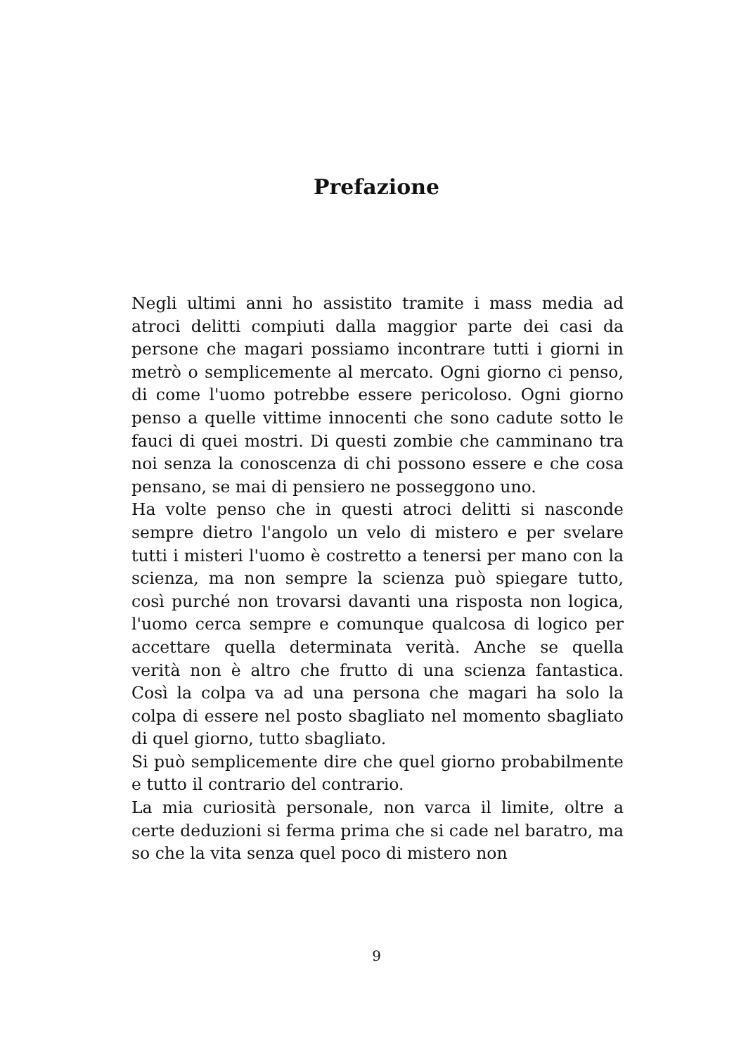Prefazione
Negli ultimi anni ho assistito tramite i mass media ad atroci delitti compiuti dalla maggior parte dei casi da persone che magari possiamo incontrare tutti i giorni in metrò o semplicemente al mercato. Ogni giorno ci penso, di come l'uomo potrebbe essere pericoloso. Ogni giorno penso a quelle vittime innocenti che sono cadute sotto le fauci di quei mostri. Di questi zombie che camminano tra noi senza la conoscenza di chi possono essere e che cosa pensano, se mai di pensiero ne posseggono uno.
Ha volte penso che in questi atroci delitti si nasconde sempre dietro l'angolo un velo di mistero e per svelare tutti i misteri l'uomo è costretto a tenersi per mano con la scienza, ma non sempre la scienza può spiegare tutto, così purché non trovarsi davanti una risposta non logica, l'uomo cerca sempre e comunque qualcosa di logico per accettare quella determinata verità. Anche se quella verità non è altro che frutto di una scienza fantastica. Così la colpa va ad una persona che magari ha solo la colpa di essere nel posto sbagliato nel momento sbagliato di quel giorno, tutto sbagliato.
Si può semplicemente dire che quel giorno probabilmente e tutto il contrario del contrario.
La mia curiosità personale, non varca il limite, oltre a certe deduzioni si ferma prima che si cade nel baratro, ma so che la vita senza quel poco di mistero non
9